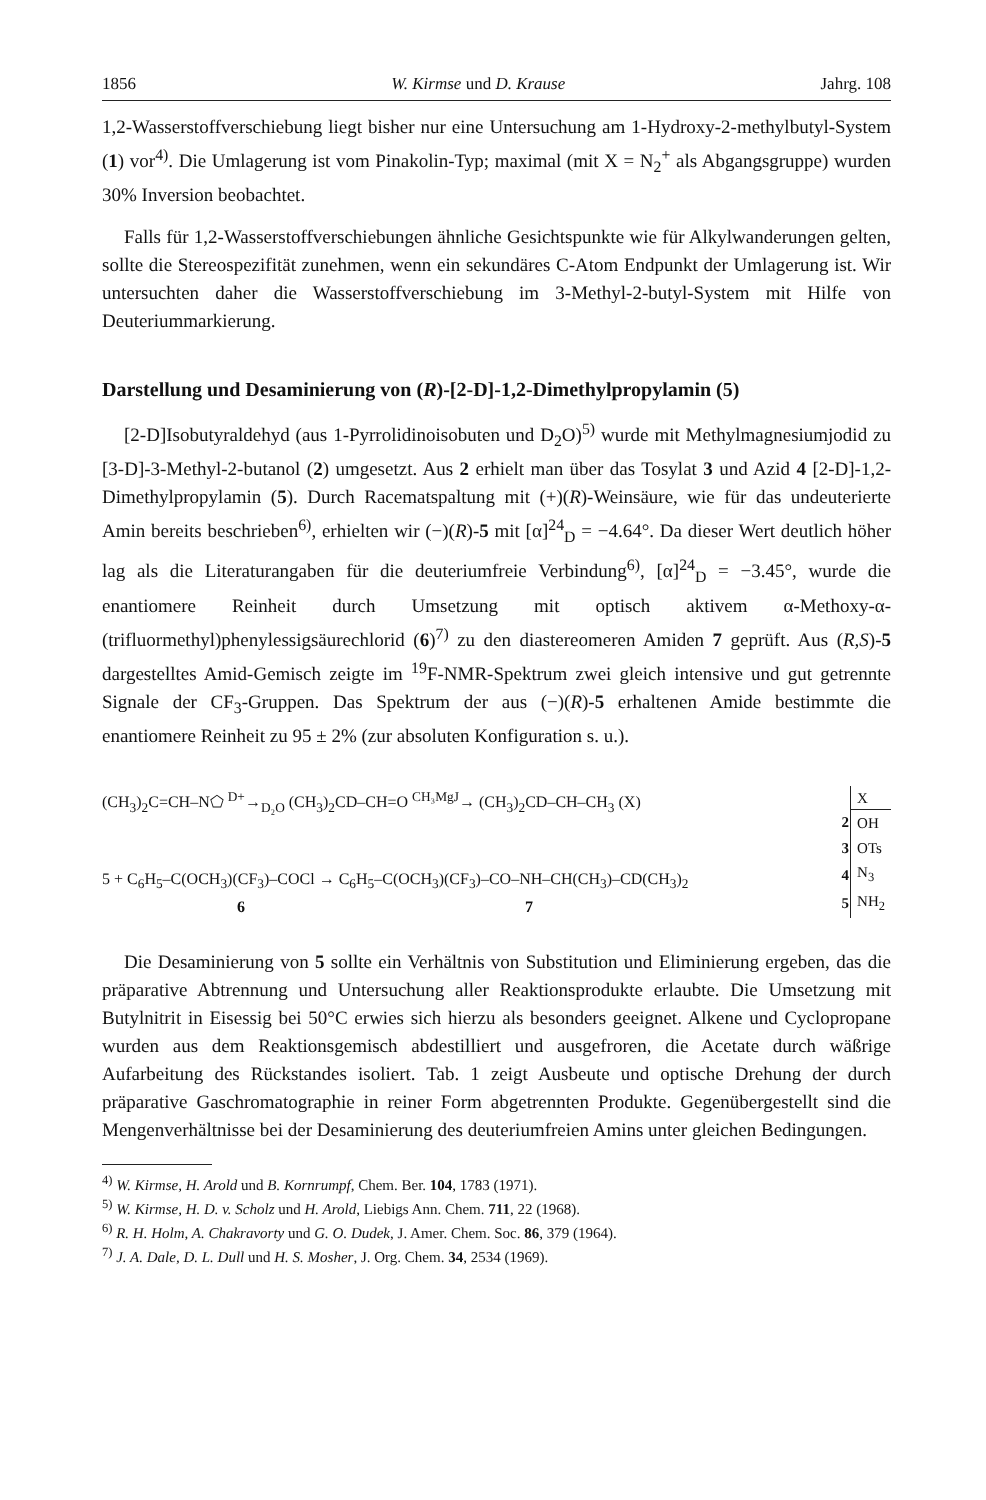1856 W. Kirmse und D. Krause Jahrg. 108
1,2-Wasserstoffverschiebung liegt bisher nur eine Untersuchung am 1-Hydroxy-2-methylbutyl-System (1) vor<sup>4)</sup>. Die Umlagerung ist vom Pinakolin-Typ; maximal (mit X = N<sub>2</sub><sup>+</sup> als Abgangsgruppe) wurden 30% Inversion beobachtet.
Falls für 1,2-Wasserstoffverschiebungen ähnliche Gesichtspunkte wie für Alkylwanderungen gelten, sollte die Stereospezifität zunehmen, wenn ein sekundäres C-Atom Endpunkt der Umlagerung ist. Wir untersuchten daher die Wasserstoffverschiebung im 3-Methyl-2-butyl-System mit Hilfe von Deuteriummarkierung.
Darstellung und Desaminierung von (R)-[2-D]-1,2-Dimethylpropylamin (5)
[2-D]Isobutyraldehyd (aus 1-Pyrrolidinoisobuten und D<sub>2</sub>O)<sup>5)</sup> wurde mit Methylmagnesiumjodid zu [3-D]-3-Methyl-2-butanol (2) umgesetzt. Aus 2 erhielt man über das Tosylat 3 und Azid 4 [2-D]-1,2-Dimethylpropylamin (5). Durch Racematspaltung mit (+)(R)-Weinsäure, wie für das undeuterierte Amin bereits beschrieben<sup>6)</sup>, erhielten wir (−)(R)-5 mit [α]<sup>24</sup><sub>D</sub> = −4.64°. Da dieser Wert deutlich höher lag als die Literaturangaben für die deuteriumfreie Verbindung<sup>6)</sup>, [α]<sup>24</sup><sub>D</sub> = −3.45°, wurde die enantiomere Reinheit durch Umsetzung mit optisch aktivem α-Methoxy-α-(trifluormethyl)phenylessigsäurechlorid (6)<sup>7)</sup> zu den diastereomeren Amiden 7 geprüft. Aus (R,S)-5 dargestelltes Amid-Gemisch zeigte im <sup>19</sup>F-NMR-Spektrum zwei gleich intensive und gut getrennte Signale der CF<sub>3</sub>-Gruppen. Das Spektrum der aus (−)(R)-5 erhaltenen Amide bestimmte die enantiomere Reinheit zu 95 ± 2% (zur absoluten Konfiguration s. u.).
(CH<sub>3</sub>)<sub>2</sub>C=CH–N⬠ <sup>D+</sup>→<sub>D₂O</sub> (CH<sub>3</sub>)<sub>2</sub>CD–CH=O <sup>CH₃MgJ</sup>→ (CH<sub>3</sub>)<sub>2</sub>CD–CH–CH<sub>3</sub> (X)
5 + C<sub>6</sub>H<sub>5</sub>–C(OCH<sub>3</sub>)(CF<sub>3</sub>)–COCl → C<sub>6</sub>H<sub>5</sub>–C(OCH<sub>3</sub>)(CF<sub>3</sub>)–CO–NH–CH(CH<sub>3</sub>)–CD(CH<sub>3</sub>)<sub>2</sub>
6 7
| | X |
| 2 | OH |
| 3 | OTs |
| 4 | N<sub>3</sub> |
| 5 | NH<sub>2</sub> |
Die Desaminierung von 5 sollte ein Verhältnis von Substitution und Eliminierung ergeben, das die präparative Abtrennung und Untersuchung aller Reaktionsprodukte erlaubte. Die Umsetzung mit Butylnitrit in Eisessig bei 50°C erwies sich hierzu als besonders geeignet. Alkene und Cyclopropane wurden aus dem Reaktionsgemisch abdestilliert und ausgefroren, die Acetate durch wäßrige Aufarbeitung des Rückstandes isoliert. Tab. 1 zeigt Ausbeute und optische Drehung der durch präparative Gaschromatographie in reiner Form abgetrennten Produkte. Gegenübergestellt sind die Mengenverhältnisse bei der Desaminierung des deuteriumfreien Amins unter gleichen Bedingungen.
<sup>4)</sup> W. Kirmse, H. Arold und B. Kornrumpf, Chem. Ber. 104, 1783 (1971).
<sup>5)</sup> W. Kirmse, H. D. v. Scholz und H. Arold, Liebigs Ann. Chem. 711, 22 (1968).
<sup>6)</sup> R. H. Holm, A. Chakravorty und G. O. Dudek, J. Amer. Chem. Soc. 86, 379 (1964).
<sup>7)</sup> J. A. Dale, D. L. Dull und H. S. Mosher, J. Org. Chem. 34, 2534 (1969).